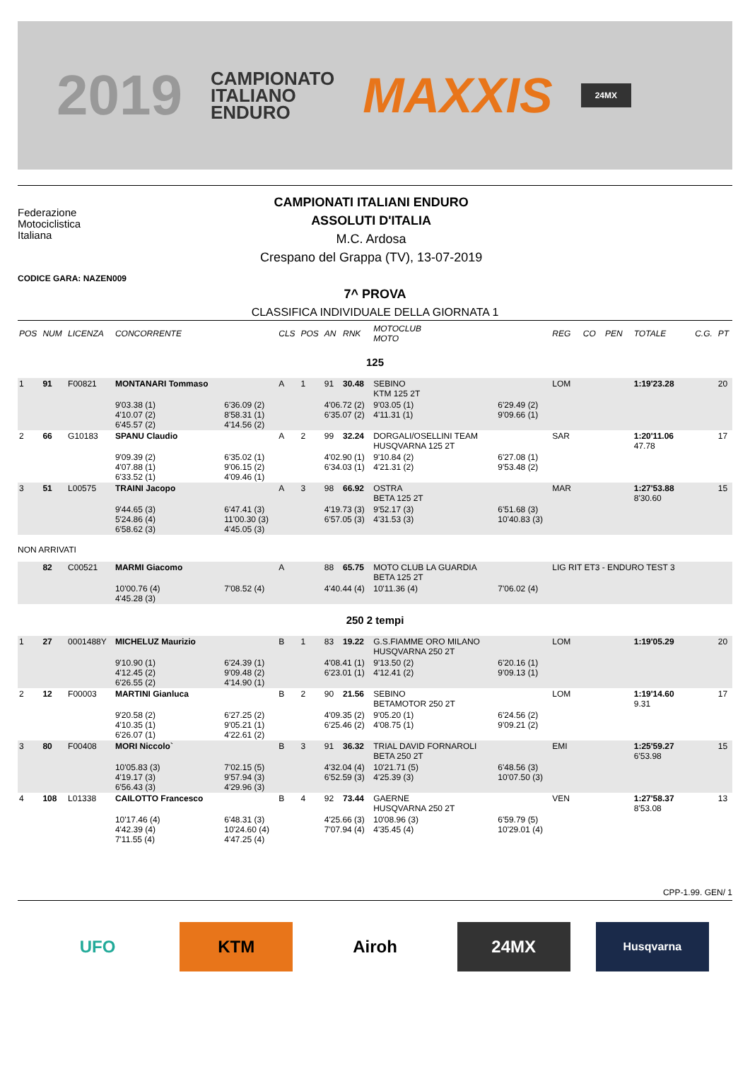2019
CAMPIONATO
ITALIANO
ENDURO
MAXXIS
24MX
Federazione
Motociclistica
Italiana
CAMPIONATI ITALIANI ENDURO
ASSOLUTI D'ITALIA
M.C. Ardosa
Crespano del Grappa (TV), 13-07-2019
CODICE GARA: NAZEN009
7^ PROVA
CLASSIFICA INDIVIDUALE DELLA GIORNATA 1
| POS | NUM | LICENZA | CONCORRENTE | | CLS | POS | AN | RNK | MOTOCLUB MOTO | | REG | CO | PEN | TOTALE | C.G. | PT |
| --- | --- | --- | --- | --- | --- | --- | --- | --- | --- | --- | --- | --- | --- | --- | --- | --- |
| 125 | | | | | | | | | | | | | | | | |
| 1 | 91 | F00821 | MONTANARI Tommaso | | A | 1 | 91 | 30.48 | SEBINO KTM 125 2T | | LOM | | | 1:19'23.28 | | 20 |
| | | | 9'03.38 (1) 4'10.07 (2) 6'45.57 (2) | 6'36.09 (2) 8'58.31 (1) 4'14.56 (2) | | | 4'06.72 (2) 6'35.07 (2) | | 9'03.05 (1) 4'11.31 (1) | 6'29.49 (2) 9'09.66 (1) | | | | | | |
| 2 | 66 | G10183 | SPANU Claudio | | A | 2 | 99 | 32.24 | DORGALI/OSELLINI TEAM HUSQVARNA 125 2T | | SAR | | | 1:20'11.06 47.78 | | 17 |
| | | | 9'09.39 (2) 4'07.88 (1) 6'33.52 (1) | 6'35.02 (1) 9'06.15 (2) 4'09.46 (1) | | | 4'02.90 (1) 6'34.03 (1) | | 9'10.84 (2) 4'21.31 (2) | 6'27.08 (1) 9'53.48 (2) | | | | | | |
| 3 | 51 | L00575 | TRAINI Jacopo | | A | 3 | 98 | 66.92 | OSTRA BETA 125 2T | | MAR | | | 1:27'53.88 8'30.60 | | 15 |
| | | | 9'44.65 (3) 5'24.86 (4) 6'58.62 (3) | 6'47.41 (3) 11'00.30 (3) 4'45.05 (3) | | | 4'19.73 (3) 6'57.05 (3) | | 9'52.17 (3) 4'31.53 (3) | 6'51.68 (3) 10'40.83 (3) | | | | | | |
| NON ARRIVATI | | | | | | | | | | | | | | | | |
| | 82 | C00521 | MARMI Giacomo | | A | | 88 | 65.75 | MOTO CLUB LA GUARDIA BETA 125 2T | | LIG RIT ET3 - ENDURO TEST 3 | | | | | |
| | | | 10'00.76 (4) 4'45.28 (3) | 7'08.52 (4) | | | 4'40.44 (4) | | 10'11.36 (4) | 7'06.02 (4) | | | | | | |
| 250 2 tempi | | | | | | | | | | | | | | | | |
| 1 | 27 | 0001488Y | MICHELUZ Maurizio | | B | 1 | 83 | 19.22 | G.S.FIAMME ORO MILANO HUSQVARNA 250 2T | | LOM | | | 1:19'05.29 | | 20 |
| | | | 9'10.90 (1) 4'12.45 (2) 6'26.55 (2) | 6'24.39 (1) 9'09.48 (2) 4'14.90 (1) | | | 4'08.41 (1) 6'23.01 (1) | | 9'13.50 (2) 4'12.41 (2) | 6'20.16 (1) 9'09.13 (1) | | | | | | |
| 2 | 12 | F00003 | MARTINI Gianluca | | B | 2 | 90 | 21.56 | SEBINO BETAMOTOR 250 2T | | LOM | | | 1:19'14.60 9.31 | | 17 |
| | | | 9'20.58 (2) 4'10.35 (1) 6'26.07 (1) | 6'27.25 (2) 9'05.21 (1) 4'22.61 (2) | | | 4'09.35 (2) 6'25.46 (2) | | 9'05.20 (1) 4'08.75 (1) | 6'24.56 (2) 9'09.21 (2) | | | | | | |
| 3 | 80 | F00408 | MORI Niccolo` | | B | 3 | 91 | 36.32 | TRIAL DAVID FORNAROLI BETA 250 2T | | EMI | | | 1:25'59.27 6'53.98 | | 15 |
| | | | 10'05.83 (3) 4'19.17 (3) 6'56.43 (3) | 7'02.15 (5) 9'57.94 (3) 4'29.96 (3) | | | 4'32.04 (4) 6'52.59 (3) | | 10'21.71 (5) 4'25.39 (3) | 6'48.56 (3) 10'07.50 (3) | | | | | | |
| 4 | 108 | L01338 | CAILOTTO Francesco | | B | 4 | 92 | 73.44 | GAERNE HUSQVARNA 250 2T | | VEN | | | 1:27'58.37 8'53.08 | | 13 |
| | | | 10'17.46 (4) 4'42.39 (4) 7'11.55 (4) | 6'48.31 (3) 10'24.60 (4) 4'47.25 (4) | | | 4'25.66 (3) 7'07.94 (4) | | 10'08.96 (3) 4'35.45 (4) | 6'59.79 (5) 10'29.01 (4) | | | | | | |
CPP-1.99. GEN/ 1
UFO KTM Airoh 24MX
Husqvarna